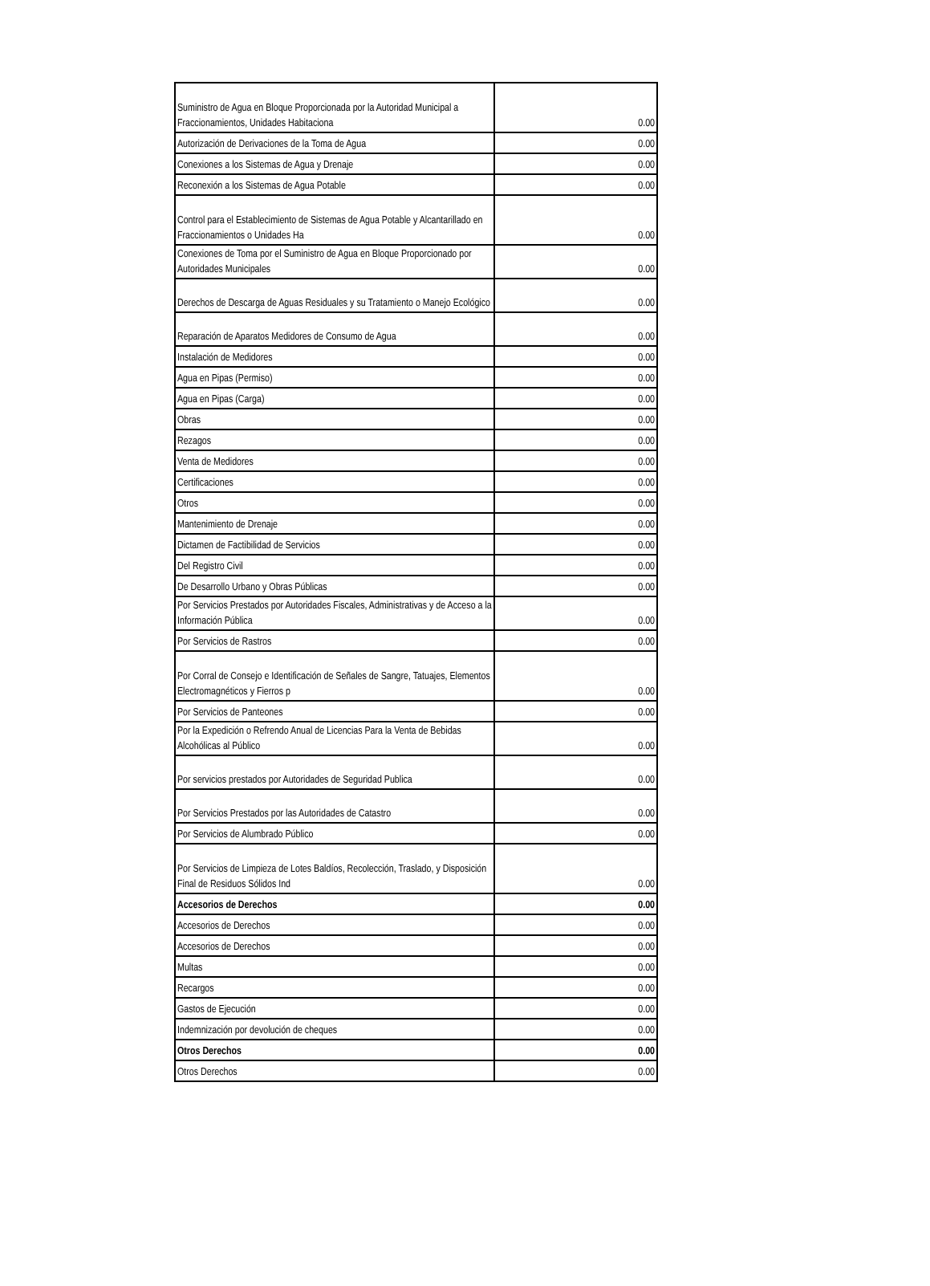| Suministro de Agua en Bloque Proporcionada por la Autoridad Municipal a Fraccionamientos, Unidades Habitaciona | 0.00 |
| Autorización de Derivaciones de la Toma de Agua | 0.00 |
| Conexiones a los Sistemas de Agua y Drenaje | 0.00 |
| Reconexión a los Sistemas de Agua Potable | 0.00 |
| Control para el Establecimiento de Sistemas de Agua Potable y Alcantarillado en Fraccionamientos o Unidades Ha | 0.00 |
| Conexiones de Toma por el Suministro de Agua en Bloque Proporcionado por Autoridades Municipales | 0.00 |
| Derechos de Descarga de Aguas Residuales y su Tratamiento o Manejo Ecológico | 0.00 |
| Reparación de Aparatos Medidores de Consumo de Agua | 0.00 |
| Instalación de Medidores | 0.00 |
| Agua en Pipas (Permiso) | 0.00 |
| Agua en Pipas (Carga) | 0.00 |
| Obras | 0.00 |
| Rezagos | 0.00 |
| Venta de Medidores | 0.00 |
| Certificaciones | 0.00 |
| Otros | 0.00 |
| Mantenimiento de Drenaje | 0.00 |
| Dictamen de Factibilidad de Servicios | 0.00 |
| Del Registro Civil | 0.00 |
| De Desarrollo Urbano y Obras Públicas | 0.00 |
| Por Servicios Prestados por Autoridades Fiscales, Administrativas y de Acceso a la Información Pública | 0.00 |
| Por Servicios de Rastros | 0.00 |
| Por Corral de Consejo e Identificación de Señales de Sangre, Tatuajes, Elementos Electromagnéticos y Fierros p | 0.00 |
| Por Servicios de Panteones | 0.00 |
| Por la Expedición o Refrendo Anual de Licencias Para la Venta de Bebidas Alcohólicas al Público | 0.00 |
| Por servicios prestados por Autoridades de Seguridad Publica | 0.00 |
| Por Servicios Prestados por las Autoridades de Catastro | 0.00 |
| Por Servicios de Alumbrado Público | 0.00 |
| Por Servicios de Limpieza de Lotes Baldíos, Recolección, Traslado, y Disposición Final de Residuos Sólidos Ind | 0.00 |
| Accesorios de Derechos | 0.00 |
| Accesorios de Derechos | 0.00 |
| Accesorios de Derechos | 0.00 |
| Multas | 0.00 |
| Recargos | 0.00 |
| Gastos de Ejecución | 0.00 |
| Indemnización por devolución de cheques | 0.00 |
| Otros Derechos | 0.00 |
| Otros Derechos | 0.00 |